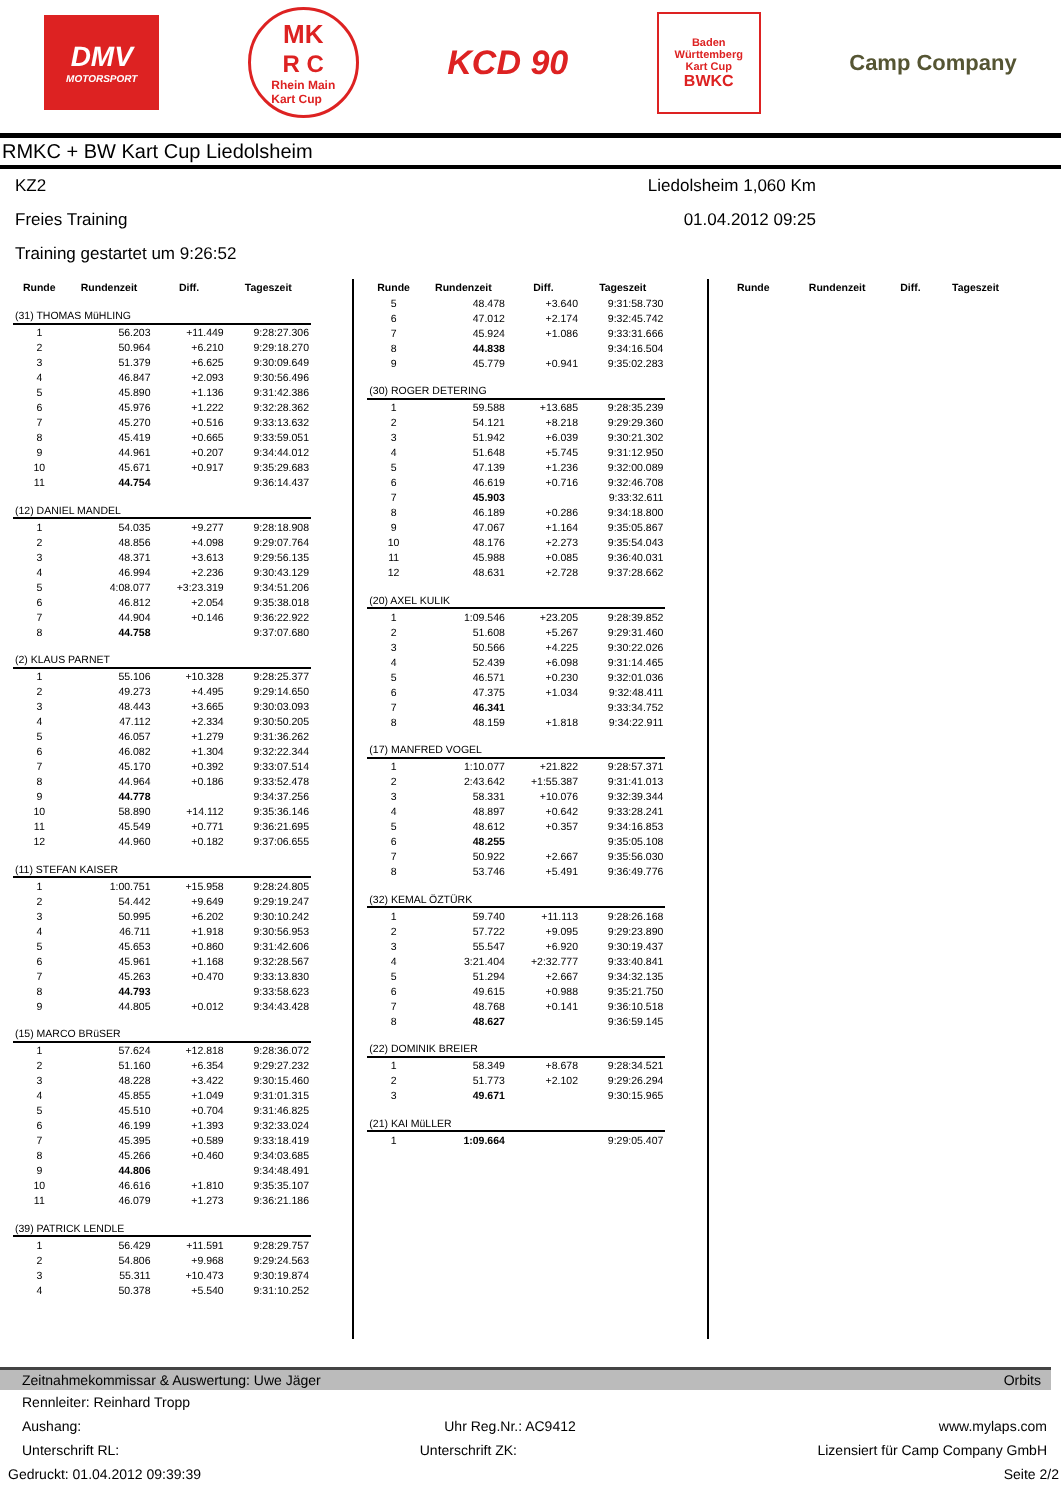DMV
MOTORSPORT
MK
R C
Rhein Main
Kart Cup
KCD 90
Baden
Württemberg
Kart Cup
BWKC
Camp Company
RMKC + BW Kart Cup Liedolsheim
KZ2
Freies Training
Training gestartet um 9:26:52
Liedolsheim 1,060 Km
01.04.2012 09:25
| Runde | Rundenzeit | Diff. | Tageszeit |
| --- | --- | --- | --- |
| (31) THOMAS MüHLING | | | |
| 1 | 56.203 | +11.449 | 9:28:27.306 |
| 2 | 50.964 | +6.210 | 9:29:18.270 |
| 3 | 51.379 | +6.625 | 9:30:09.649 |
| 4 | 46.847 | +2.093 | 9:30:56.496 |
| 5 | 45.890 | +1.136 | 9:31:42.386 |
| 6 | 45.976 | +1.222 | 9:32:28.362 |
| 7 | 45.270 | +0.516 | 9:33:13.632 |
| 8 | 45.419 | +0.665 | 9:33:59.051 |
| 9 | 44.961 | +0.207 | 9:34:44.012 |
| 10 | 45.671 | +0.917 | 9:35:29.683 |
| 11 | 44.754 | | 9:36:14.437 |
| (12) DANIEL MANDEL | | | |
| 1 | 54.035 | +9.277 | 9:28:18.908 |
| 2 | 48.856 | +4.098 | 9:29:07.764 |
| 3 | 48.371 | +3.613 | 9:29:56.135 |
| 4 | 46.994 | +2.236 | 9:30:43.129 |
| 5 | 4:08.077 | +3:23.319 | 9:34:51.206 |
| 6 | 46.812 | +2.054 | 9:35:38.018 |
| 7 | 44.904 | +0.146 | 9:36:22.922 |
| 8 | 44.758 | | 9:37:07.680 |
| (2) KLAUS PARNET | | | |
| 1 | 55.106 | +10.328 | 9:28:25.377 |
| 2 | 49.273 | +4.495 | 9:29:14.650 |
| 3 | 48.443 | +3.665 | 9:30:03.093 |
| 4 | 47.112 | +2.334 | 9:30:50.205 |
| 5 | 46.057 | +1.279 | 9:31:36.262 |
| 6 | 46.082 | +1.304 | 9:32:22.344 |
| 7 | 45.170 | +0.392 | 9:33:07.514 |
| 8 | 44.964 | +0.186 | 9:33:52.478 |
| 9 | 44.778 | | 9:34:37.256 |
| 10 | 58.890 | +14.112 | 9:35:36.146 |
| 11 | 45.549 | +0.771 | 9:36:21.695 |
| 12 | 44.960 | +0.182 | 9:37:06.655 |
| (11) STEFAN KAISER | | | |
| 1 | 1:00.751 | +15.958 | 9:28:24.805 |
| 2 | 54.442 | +9.649 | 9:29:19.247 |
| 3 | 50.995 | +6.202 | 9:30:10.242 |
| 4 | 46.711 | +1.918 | 9:30:56.953 |
| 5 | 45.653 | +0.860 | 9:31:42.606 |
| 6 | 45.961 | +1.168 | 9:32:28.567 |
| 7 | 45.263 | +0.470 | 9:33:13.830 |
| 8 | 44.793 | | 9:33:58.623 |
| 9 | 44.805 | +0.012 | 9:34:43.428 |
| (15) MARCO BRüSER | | | |
| 1 | 57.624 | +12.818 | 9:28:36.072 |
| 2 | 51.160 | +6.354 | 9:29:27.232 |
| 3 | 48.228 | +3.422 | 9:30:15.460 |
| 4 | 45.855 | +1.049 | 9:31:01.315 |
| 5 | 45.510 | +0.704 | 9:31:46.825 |
| 6 | 46.199 | +1.393 | 9:32:33.024 |
| 7 | 45.395 | +0.589 | 9:33:18.419 |
| 8 | 45.266 | +0.460 | 9:34:03.685 |
| 9 | 44.806 | | 9:34:48.491 |
| 10 | 46.616 | +1.810 | 9:35:35.107 |
| 11 | 46.079 | +1.273 | 9:36:21.186 |
| (39) PATRICK LENDLE | | | |
| 1 | 56.429 | +11.591 | 9:28:29.757 |
| 2 | 54.806 | +9.968 | 9:29:24.563 |
| 3 | 55.311 | +10.473 | 9:30:19.874 |
| 4 | 50.378 | +5.540 | 9:31:10.252 |
| Runde | Rundenzeit | Diff. | Tageszeit |
| --- | --- | --- | --- |
| 5 | 48.478 | +3.640 | 9:31:58.730 |
| 6 | 47.012 | +2.174 | 9:32:45.742 |
| 7 | 45.924 | +1.086 | 9:33:31.666 |
| 8 | 44.838 | | 9:34:16.504 |
| 9 | 45.779 | +0.941 | 9:35:02.283 |
| (30) ROGER DETERING | | | |
| 1 | 59.588 | +13.685 | 9:28:35.239 |
| 2 | 54.121 | +8.218 | 9:29:29.360 |
| 3 | 51.942 | +6.039 | 9:30:21.302 |
| 4 | 51.648 | +5.745 | 9:31:12.950 |
| 5 | 47.139 | +1.236 | 9:32:00.089 |
| 6 | 46.619 | +0.716 | 9:32:46.708 |
| 7 | 45.903 | | 9:33:32.611 |
| 8 | 46.189 | +0.286 | 9:34:18.800 |
| 9 | 47.067 | +1.164 | 9:35:05.867 |
| 10 | 48.176 | +2.273 | 9:35:54.043 |
| 11 | 45.988 | +0.085 | 9:36:40.031 |
| 12 | 48.631 | +2.728 | 9:37:28.662 |
| (20) AXEL KULIK | | | |
| 1 | 1:09.546 | +23.205 | 9:28:39.852 |
| 2 | 51.608 | +5.267 | 9:29:31.460 |
| 3 | 50.566 | +4.225 | 9:30:22.026 |
| 4 | 52.439 | +6.098 | 9:31:14.465 |
| 5 | 46.571 | +0.230 | 9:32:01.036 |
| 6 | 47.375 | +1.034 | 9:32:48.411 |
| 7 | 46.341 | | 9:33:34.752 |
| 8 | 48.159 | +1.818 | 9:34:22.911 |
| (17) MANFRED VOGEL | | | |
| 1 | 1:10.077 | +21.822 | 9:28:57.371 |
| 2 | 2:43.642 | +1:55.387 | 9:31:41.013 |
| 3 | 58.331 | +10.076 | 9:32:39.344 |
| 4 | 48.897 | +0.642 | 9:33:28.241 |
| 5 | 48.612 | +0.357 | 9:34:16.853 |
| 6 | 48.255 | | 9:35:05.108 |
| 7 | 50.922 | +2.667 | 9:35:56.030 |
| 8 | 53.746 | +5.491 | 9:36:49.776 |
| (32) KEMAL ÖZTÜRK | | | |
| 1 | 59.740 | +11.113 | 9:28:26.168 |
| 2 | 57.722 | +9.095 | 9:29:23.890 |
| 3 | 55.547 | +6.920 | 9:30:19.437 |
| 4 | 3:21.404 | +2:32.777 | 9:33:40.841 |
| 5 | 51.294 | +2.667 | 9:34:32.135 |
| 6 | 49.615 | +0.988 | 9:35:21.750 |
| 7 | 48.768 | +0.141 | 9:36:10.518 |
| 8 | 48.627 | | 9:36:59.145 |
| (22) DOMINIK BREIER | | | |
| 1 | 58.349 | +8.678 | 9:28:34.521 |
| 2 | 51.773 | +2.102 | 9:29:26.294 |
| 3 | 49.671 | | 9:30:15.965 |
| (21) KAI MüLLER | | | |
| 1 | 1:09.664 | | 9:29:05.407 |
| Runde | Rundenzeit | Diff. | Tageszeit |
| --- | --- | --- | --- |
Zeitnahmekommissar & Auswertung: Uwe Jäger Orbits
Rennleiter: Reinhard Tropp
Aushang: Uhr Reg.Nr.: AC9412 www.mylaps.com
Unterschrift RL: Unterschrift ZK: Lizensiert für Camp Company GmbH
Gedruckt: 01.04.2012 09:39:39 Seite 2/2